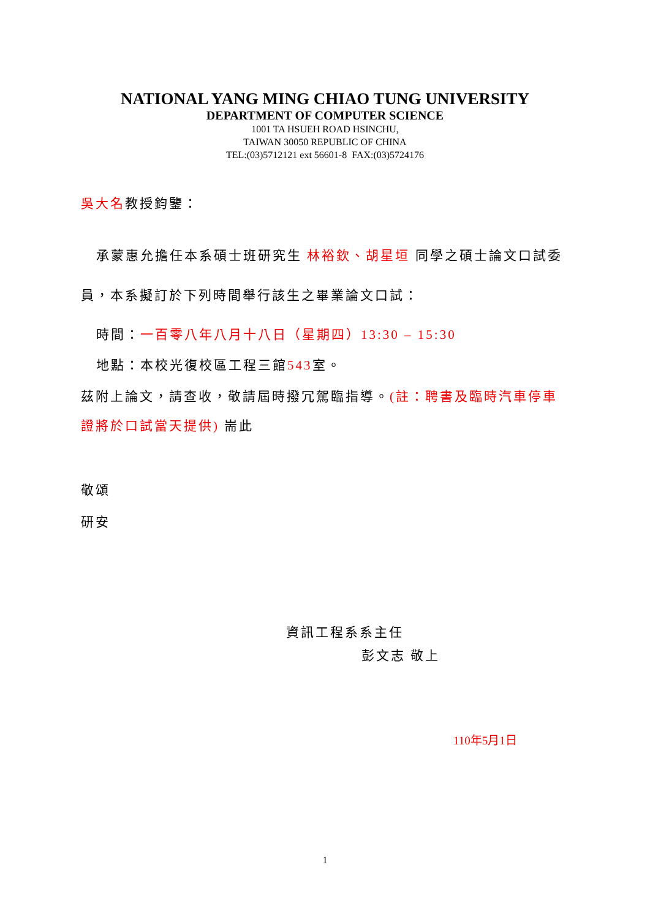NATIONAL YANG MING CHIAO TUNG UNIVERSITY
DEPARTMENT OF COMPUTER SCIENCE
1001 TA HSUEH ROAD HSINCHU,
TAIWAN 30050 REPUBLIC OF CHINA
TEL:(03)5712121 ext 56601-8 FAX:(03)5724176
吳大名教授鈞鑒：
承蒙惠允擔任本系碩士班研究生 林裕欽、胡星垣 同學之碩士論文口試委員，本系擬訂於下列時間舉行該生之畢業論文口試：
時間：一百零八年八月十八日（星期四）13:30 – 15:30
地點：本校光復校區工程三館543室。
茲附上論文，請查收，敬請屆時撥冗駕臨指導。(註：聘書及臨時汽車停車證將於口試當天提供) 耑此
敬頌
研安
資訊工程系系主任
彭文志 敬上
110年5月1日
1